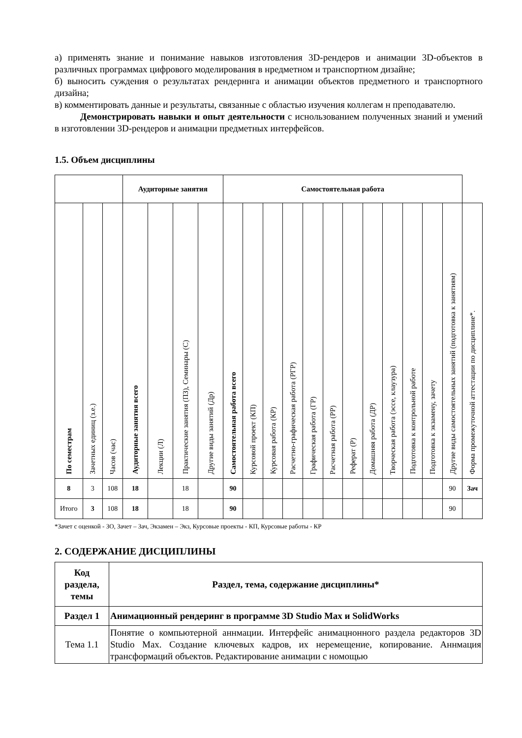а) применять знание и понимание навыков изготовления 3D-рендеров и анимации 3D-объектов в различных программах цифрового моделирования в нредметном и транспортном дизайне;
б) выносить суждения о результатах рендерннга и анимации объектов предметного и транспортного дизайна;
в) комментировать данные и результаты, связанные с областью изучения коллегам н преподавателю.
Демонстрировать навыки и опыт деятельности с иснользованием полученных знаний и умений в нзготовлении 3D-рендеров и анимацни предметных интерфейсов.
1.5. Объем дисциплины
| | | | Аудиторные занятия | | | | Самостоятельная работа | | | | | | | | | | | | |
| --- | --- | --- | --- | --- | --- | --- | --- | --- | --- | --- | --- | --- | --- | --- | --- | --- | --- | --- | --- |
| По семестрам | Зачетных единиц (з.е.) | Часов (час) | Аудиторные занятия всего | Лекции (Л) | Практические занятия (ПЗ), Семинары (С) | Другие виды занятий (Др) | Самостоятельная работа всего | Курсовой проект (КП) | Курсовая работа (КР) | Расчетно-графическая работа (РГР) | Графическая работа (ГР) | Расчетная работа (РР) | Реферат (Р) | Домашняя работа (ДР) | Творческая работа (эссе, клаузура) | Подготовка к контрольной работе | Подготовка к экзамену, зачету | Другие виды самостоятельных занятий (подготовка к занятиям) | Форма промежуточной аттестации по дисциплине*. |
| 8 | 3 | 108 | 18 | | 18 | | 90 | | | | | | | | | | | 90 | Зач |
| Итого | 3 | 108 | 18 | | 18 | | 90 | | | | | | | | | | | 90 | |
*Зачет с оценкой - ЗО, Зачет – Зач, Экзамен – Экз, Курсовые проекты - КП, Курсовые работы - КР
2. СОДЕРЖАНИЕ ДИСЦИПЛИНЫ
| Код раздела, темы | Раздел, тема, содержание дисциплины* |
| --- | --- |
| Раздел 1 | Анимационный рендеринг в программе 3D Studio Max и SolidWorks |
| Тема 1.1 | Понятие о компьютерной аннмации. Интерфейс анимацнонного раздела редакторов 3D Studio Max. Создание ключевых кадров, их неремещение, копирование. Аннмация трансформаций объектов. Редактирование анимации с номощью |